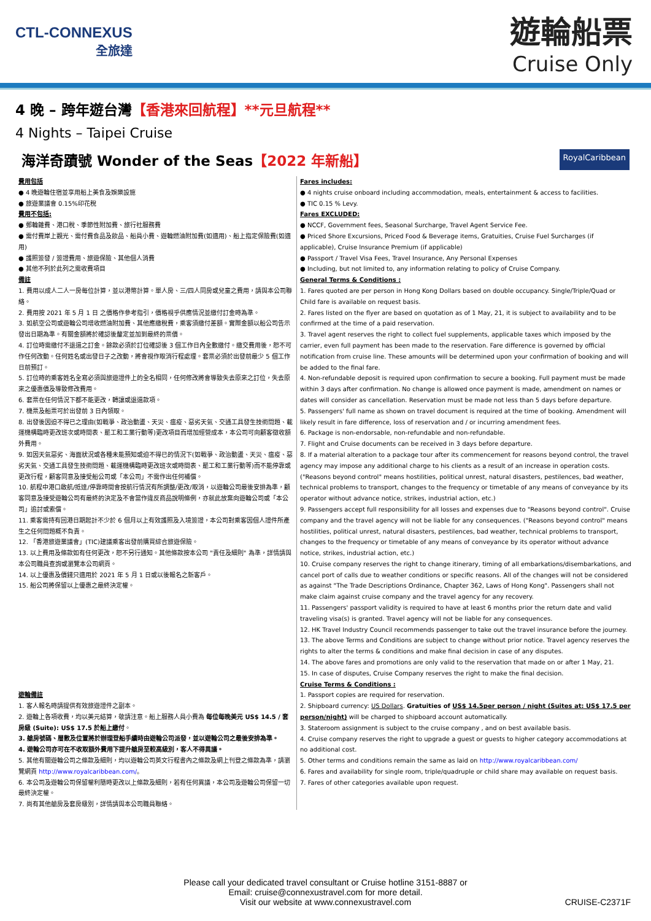CTL-CONNEXUS
全旅達
遊輪船票
Cruise Only
4 晚 – 跨年遊台灣【香港來回航程】**元旦航程**
4 Nights – Taipei Cruise
海洋奇蹟號 Wonder of the Seas【2022 年新船】 RoyalCaribbean
費用包括
● 4 晚遊輪住宿並享用船上美食及娛樂設施
● 旅遊業議會 0.15%印花稅
費用不包括:
● 郵輪雜費、港口稅、季節性附加費、旅行社服務費
● 需付費岸上觀光、需付費食品及飲品、船員小費、遊輪燃油附加費(如適用)、船上指定保險費(如適用)
● 護照簽發 / 簽證費用、旅遊保險、其他個人消費
● 其他不列於此列之需收費項目
備註
1. 費用以成人二人一房每位計算，並以港幣計算。單人房、三/四人同房或兒童之費用，請與本公司聯絡。
2. 費用按 2021 年 5 月 1 日 之價格作參考指引，價格視乎供應情況並繳付訂金時為準。
3. 如航空公司或遊輪公司增收燃油附加費、其他應繳稅費，乘客須繳付差額。實際金額以船公司告示發出日期為準。有關金額將於確認後釐定並加到最終的票價。
4. 訂位時需繳付不退還之訂金。餘款必須於訂位確認後 3 個工作日內全數繳付。繳交費用後，恕不可作任何改動。任何姓名或出發日子之改動，將會視作取消行程處理。套票必須於出發前最少 5 個工作日前預訂。
5. 訂位時的乘客姓名全寫必須與旅遊證件上的全名相同，任何修改將會導致失去原來之訂位，失去原來之優惠價及導致修改費用。
6. 套票在任何情況下都不能更改，轉讓或退還款項。
7. 機票及船票可於出發前 3 日內領取。
8. 出發後因迫不得已之理由(如戰爭、政治動盪、天災、瘟疫、惡劣天氣、交通工具發生技術問題、載運機構臨時更改班次或時間表、罷工和工業行動等)更改項目而增加經營成本，本公司可向顧客徵收額外費用。
9. 如因天氣惡劣、海面狀況或各種未能預知或迫不得已的情況下(如戰爭、政治動盪、天災、瘟疫、惡劣天氣、交通工具發生技術問題、載運機構臨時更改班次或時間表、罷工和工業行動等)而不能停靠或更改行程，顧客同意及接受船公司或「本公司」不需作出任何補償。
10. 航程中港口啟航/抵達/停靠時間會按航行情況有所調整/更改/取消，以遊輪公司最後安排為準，顧客同意及接受遊輪公司有最終的決定及不會當作違反商品說明條例，亦就此放棄向遊輪公司或「本公司」追討或索償。
11. 乘客需持有回港日期起計不少於 6 個月以上有效護照及入境簽證，本公司對乘客因個人證件所產生之任何問題概不負責。
12. 「香港旅遊業議會」(TIC)建議乘客出發前購買綜合旅遊保險。
13. 以上費用及條款如有任何更改，恕不另行通知。其他條款按本公司 "責任及細則" 為準，詳情請與本公司職員查詢或瀏覽本公司網頁。
14. 以上優惠及價錢只適用於 2021 年 5 月 1 日或以後報名之新客戶。
15. 船公司將保留以上優惠之最終決定權。
遊輪備註
1. 客人報名時請提供有效旅遊證件之副本。
2. 遊輪上各項收費，均以美元結算，敬請注意。船上服務人員小費為 每位每晚美元 US$ 14.5 / 套房級 (Suite): US$ 17.5 於船上繳付。
3. 艙房號碼、層數及位置將於辦理登船手續時由遊輪公司派發，並以遊輪公司之最後安排為準。
4. 遊輪公司亦可在不收取額外費用下提升艙房至較高級別，客人不得異議。
5. 其他有關遊輪公司之條款及細則，均以遊輪公司英文行程書內之條款及網上刊登之條款為準，請瀏覽網頁 http://www.royalcaribbean.com/。
6. 本公司及遊輪公司保留權利隨時更改以上條款及細則，若有任何異議，本公司及遊輪公司保留一切最終決定權。
7. 尚有其他艙房及套房級別，詳情請與本公司職員聯絡。
Fares includes:
● 4 nights cruise onboard including accommodation, meals, entertainment & access to facilities.
● TIC 0.15 % Levy.
Fares EXCLUDED:
● NCCF, Government fees, Seasonal Surcharge, Travel Agent Service Fee.
● Priced Shore Excursions, Priced Food & Beverage items, Gratuities, Cruise Fuel Surcharges (if applicable), Cruise Insurance Premium (if applicable)
● Passport / Travel Visa Fees, Travel Insurance, Any Personal Expenses
● Including, but not limited to, any information relating to policy of Cruise Company.
General Terms & Conditions :
1. Fares quoted are per person in Hong Kong Dollars based on double occupancy. Single/Triple/Quad or Child fare is available on request basis.
2. Fares listed on the flyer are based on quotation as of 1 May, 21, it is subject to availability and to be confirmed at the time of a paid reservation.
3. Travel agent reserves the right to collect fuel supplements, applicable taxes which imposed by the carrier, even full payment has been made to the reservation. Fare difference is governed by official notification from cruise line. These amounts will be determined upon your confirmation of booking and will be added to the final fare.
4. Non-refundable deposit is required upon confirmation to secure a booking. Full payment must be made within 3 days after confirmation. No change is allowed once payment is made, amendment on names or dates will consider as cancellation. Reservation must be made not less than 5 days before departure.
5. Passengers' full name as shown on travel document is required at the time of booking. Amendment will likely result in fare difference, loss of reservation and / or incurring amendment fees.
6. Package is non-endorsable, non-refundable and non-refundable.
7. Flight and Cruise documents can be received in 3 days before departure.
8. If a material alteration to a package tour after its commencement for reasons beyond control, the travel agency may impose any additional charge to his clients as a result of an increase in operation costs. ("Reasons beyond control" means hostilities, political unrest, natural disasters, pestilences, bad weather, technical problems to transport, changes to the frequency or timetable of any means of conveyance by its operator without advance notice, strikes, industrial action, etc.)
9. Passengers accept full responsibility for all losses and expenses due to "Reasons beyond control". Cruise company and the travel agency will not be liable for any consequences. ("Reasons beyond control" means hostilities, political unrest, natural disasters, pestilences, bad weather, technical problems to transport, changes to the frequency or timetable of any means of conveyance by its operator without advance notice, strikes, industrial action, etc.)
10. Cruise company reserves the right to change itinerary, timing of all embarkations/disembarkations, and cancel port of calls due to weather conditions or specific reasons. All of the changes will not be considered as against "The Trade Descriptions Ordinance, Chapter 362, Laws of Hong Kong". Passengers shall not make claim against cruise company and the travel agency for any recovery.
11. Passengers' passport validity is required to have at least 6 months prior the return date and valid traveling visa(s) is granted. Travel agency will not be liable for any consequences.
12. HK Travel Industry Council recommends passenger to take out the travel insurance before the journey.
13. The above Terms and Conditions are subject to change without prior notice. Travel agency reserves the rights to alter the terms & conditions and make final decision in case of any disputes.
14. The above fares and promotions are only valid to the reservation that made on or after 1 May, 21.
15. In case of disputes, Cruise Company reserves the right to make the final decision.
Cruise Terms & Conditions :
1. Passport copies are required for reservation.
2. Shipboard currency: US Dollars. Gratuities of US$ 14.5per person / night (Suites at: US$ 17.5 per person/night) will be charged to shipboard account automatically.
3. Stateroom assignment is subject to the cruise company , and on best available basis.
4. Cruise company reserves the right to upgrade a guest or guests to higher category accommodations at no additional cost.
5. Other terms and conditions remain the same as laid on http://www.royalcaribbean.com/
6. Fares and availability for single room, triple/quadruple or child share may available on request basis.
7. Fares of other categories available upon request.
Please call your dedicated travel consultant or Cruise hotline 3151-8887 or
Email: cruise@connexustravel.com for more detail.
Visit our website at www.connexustravel.com
CRUISE-C2371F